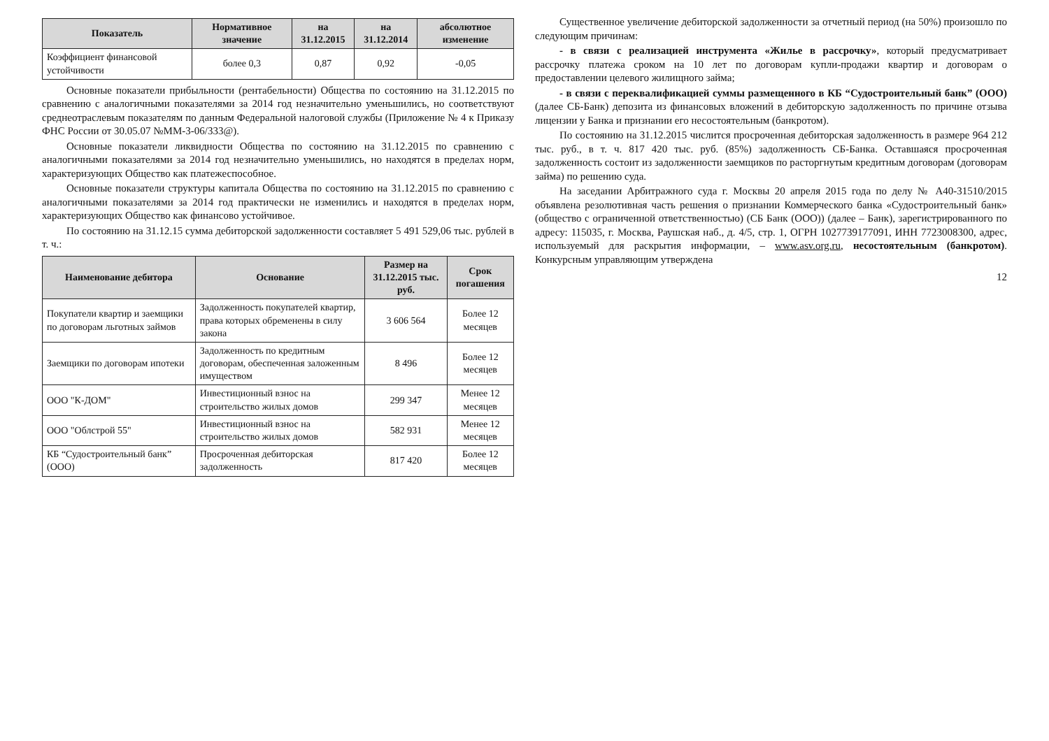| Показатель | Нормативное значение | на 31.12.2015 | на 31.12.2014 | абсолютное изменение |
| --- | --- | --- | --- | --- |
| Коэффициент финансовой устойчивости | более 0,3 | 0,87 | 0,92 | -0,05 |
Основные показатели прибыльности (рентабельности) Общества по состоянию на 31.12.2015 по сравнению с аналогичными показателями за 2014 год незначительно уменьшились, но соответствуют среднеотраслевым показателям по данным Федеральной налоговой службы (Приложение № 4 к Приказу ФНС России от 30.05.07 №ММ-3-06/333@).
Основные показатели ликвидности Общества по состоянию на 31.12.2015 по сравнению с аналогичными показателями за 2014 год незначительно уменьшились, но находятся в пределах норм, характеризующих Общество как платежеспособное.
Основные показатели структуры капитала Общества по состоянию на 31.12.2015 по сравнению с аналогичными показателями за 2014 год практически не изменились и находятся в пределах норм, характеризующих Общество как финансово устойчивое.
По состоянию на 31.12.15 сумма дебиторской задолженности составляет 5 491 529,06 тыс. рублей в т. ч.:
| Наименование дебитора | Основание | Размер на 31.12.2015 тыс. руб. | Срок погашения |
| --- | --- | --- | --- |
| Покупатели квартир и заемщики по договорам льготных займов | Задолженность покупателей квартир, права которых обременены в силу закона | 3 606 564 | Более 12 месяцев |
| Заемщики по договорам ипотеки | Задолженность по кредитным договорам, обеспеченная заложенным имуществом | 8 496 | Более 12 месяцев |
| ООО "К-ДОМ" | Инвестиционный взнос на строительство жилых домов | 299 347 | Менее 12 месяцев |
| ООО "Облстрой 55" | Инвестиционный взнос на строительство жилых домов | 582 931 | Менее 12 месяцев |
| КБ “Судостроительный банк” (ООО) | Просроченная дебиторская задолженность | 817 420 | Более 12 месяцев |
Существенное увеличение дебиторской задолженности за отчетный период (на 50%) произошло по следующим причинам:
- в связи с реализацией инструмента «Жилье в рассрочку», который предусматривает рассрочку платежа сроком на 10 лет по договорам купли-продажи квартир и договорам о предоставлении целевого жилищного займа;
- в связи с переквалификацией суммы размещенного в КБ “Судостроительный банк” (ООО) (далее СБ-Банк) депозита из финансовых вложений в дебиторскую задолженность по причине отзыва лицензии у Банка и признании его несостоятельным (банкротом).
По состоянию на 31.12.2015 числится просроченная дебиторская задолженность в размере 964 212 тыс. руб., в т. ч. 817 420 тыс. руб. (85%) задолженность СБ-Банка. Оставшаяся просроченная задолженность состоит из задолженности заемщиков по расторгнутым кредитным договорам (договорам займа) по решению суда.
На заседании Арбитражного суда г. Москвы 20 апреля 2015 года по делу № А40-31510/2015 объявлена резолютивная часть решения о признании Коммерческого банка «Судостроительный банк» (общество с ограниченной ответственностью) (СБ Банк (ООО)) (далее – Банк), зарегистрированного по адресу: 115035, г. Москва, Раушская наб., д. 4/5, стр. 1, ОГРН 1027739177091, ИНН 7723008300, адрес, используемый для раскрытия информации, – www.asv.org.ru, несостоятельным (банкротом). Конкурсным управляющим утверждена
12